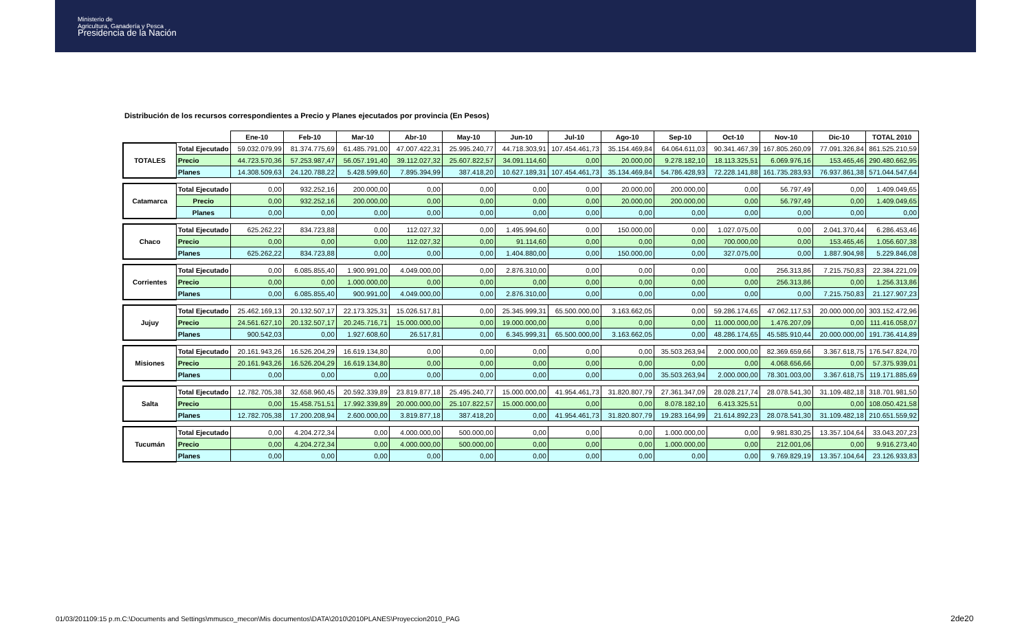Ministerio de
Agricultura, Ganadería y Pesca
Presidencia de la Nación
Distribución de los recursos correspondientes a Precio y Planes ejecutados por provincia (En Pesos)
| | | Ene-10 | Feb-10 | Mar-10 | Abr-10 | May-10 | Jun-10 | Jul-10 | Ago-10 | Sep-10 | Oct-10 | Nov-10 | Dic-10 | TOTAL 2010 |
| TOTALES | Total Ejecutado | 59.032.079,99 | 81.374.775,69 | 61.485.791,00 | 47.007.422,31 | 25.995.240,77 | 44.718.303,91 | 107.454.461,73 | 35.154.469,84 | 64.064.611,03 | 90.341.467,39 | 167.805.260,09 | 77.091.326,84 | 861.525.210,59 |
| | Precio | 44.723.570,36 | 57.253.987,47 | 56.057.191,40 | 39.112.027,32 | 25.607.822,57 | 34.091.114,60 | 0,00 | 20.000,00 | 9.278.182,10 | 18.113.325,51 | 6.069.976,16 | 153.465,46 | 290.480.662,95 |
| | Planes | 14.308.509,63 | 24.120.788,22 | 5.428.599,60 | 7.895.394,99 | 387.418,20 | 10.627.189,31 | 107.454.461,73 | 35.134.469,84 | 54.786.428,93 | 72.228.141,88 | 161.735.283,93 | 76.937.861,38 | 571.044.547,64 |
| Catamarca | Total Ejecutado | 0,00 | 932.252,16 | 200.000,00 | 0,00 | 0,00 | 0,00 | 0,00 | 20.000,00 | 200.000,00 | 0,00 | 56.797,49 | 0,00 | 1.409.049,65 |
| | Precio | 0,00 | 932.252,16 | 200.000,00 | 0,00 | 0,00 | 0,00 | 0,00 | 20.000,00 | 200.000,00 | 0,00 | 56.797,49 | 0,00 | 1.409.049,65 |
| | Planes | 0,00 | 0,00 | 0,00 | 0,00 | 0,00 | 0,00 | 0,00 | 0,00 | 0,00 | 0,00 | 0,00 | 0,00 | 0,00 |
| Chaco | Total Ejecutado | 625.262,22 | 834.723,88 | 0,00 | 112.027,32 | 0,00 | 1.495.994,60 | 0,00 | 150.000,00 | 0,00 | 1.027.075,00 | 0,00 | 2.041.370,44 | 6.286.453,46 |
| | Precio | 0,00 | 0,00 | 0,00 | 112.027,32 | 0,00 | 91.114,60 | 0,00 | 0,00 | 0,00 | 700.000,00 | 0,00 | 153.465,46 | 1.056.607,38 |
| | Planes | 625.262,22 | 834.723,88 | 0,00 | 0,00 | 0,00 | 1.404.880,00 | 0,00 | 150.000,00 | 0,00 | 327.075,00 | 0,00 | 1.887.904,98 | 5.229.846,08 |
| Corrientes | Total Ejecutado | 0,00 | 6.085.855,40 | 1.900.991,00 | 4.049.000,00 | 0,00 | 2.876.310,00 | 0,00 | 0,00 | 0,00 | 0,00 | 256.313,86 | 7.215.750,83 | 22.384.221,09 |
| | Precio | 0,00 | 0,00 | 1.000.000,00 | 0,00 | 0,00 | 0,00 | 0,00 | 0,00 | 0,00 | 0,00 | 256.313,86 | 0,00 | 1.256.313,86 |
| | Planes | 0,00 | 6.085.855,40 | 900.991,00 | 4.049.000,00 | 0,00 | 2.876.310,00 | 0,00 | 0,00 | 0,00 | 0,00 | 0,00 | 7.215.750,83 | 21.127.907,23 |
| Jujuy | Total Ejecutado | 25.462.169,13 | 20.132.507,17 | 22.173.325,31 | 15.026.517,81 | 0,00 | 25.345.999,31 | 65.500.000,00 | 3.163.662,05 | 0,00 | 59.286.174,65 | 47.062.117,53 | 20.000.000,00 | 303.152.472,96 |
| | Precio | 24.561.627,10 | 20.132.507,17 | 20.245.716,71 | 15.000.000,00 | 0,00 | 19.000.000,00 | 0,00 | 0,00 | 0,00 | 11.000.000,00 | 1.476.207,09 | 0,00 | 111.416.058,07 |
| | Planes | 900.542,03 | 0,00 | 1.927.608,60 | 26.517,81 | 0,00 | 6.345.999,31 | 65.500.000,00 | 3.163.662,05 | 0,00 | 48.286.174,65 | 45.585.910,44 | 20.000.000,00 | 191.736.414,89 |
| Misiones | Total Ejecutado | 20.161.943,26 | 16.526.204,29 | 16.619.134,80 | 0,00 | 0,00 | 0,00 | 0,00 | 0,00 | 35.503.263,94 | 2.000.000,00 | 82.369.659,66 | 3.367.618,75 | 176.547.824,70 |
| | Precio | 20.161.943,26 | 16.526.204,29 | 16.619.134,80 | 0,00 | 0,00 | 0,00 | 0,00 | 0,00 | 0,00 | 0,00 | 4.068.656,66 | 0,00 | 57.375.939,01 |
| | Planes | 0,00 | 0,00 | 0,00 | 0,00 | 0,00 | 0,00 | 0,00 | 0,00 | 35.503.263,94 | 2.000.000,00 | 78.301.003,00 | 3.367.618,75 | 119.171.885,69 |
| Salta | Total Ejecutado | 12.782.705,38 | 32.658.960,45 | 20.592.339,89 | 23.819.877,18 | 25.495.240,77 | 15.000.000,00 | 41.954.461,73 | 31.820.807,79 | 27.361.347,09 | 28.028.217,74 | 28.078.541,30 | 31.109.482,18 | 318.701.981,50 |
| | Precio | 0,00 | 15.458.751,51 | 17.992.339,89 | 20.000.000,00 | 25.107.822,57 | 15.000.000,00 | 0,00 | 0,00 | 8.078.182,10 | 6.413.325,51 | 0,00 | 0,00 | 108.050.421,58 |
| | Planes | 12.782.705,38 | 17.200.208,94 | 2.600.000,00 | 3.819.877,18 | 387.418,20 | 0,00 | 41.954.461,73 | 31.820.807,79 | 19.283.164,99 | 21.614.892,23 | 28.078.541,30 | 31.109.482,18 | 210.651.559,92 |
| Tucumán | Total Ejecutado | 0,00 | 4.204.272,34 | 0,00 | 4.000.000,00 | 500.000,00 | 0,00 | 0,00 | 0,00 | 1.000.000,00 | 0,00 | 9.981.830,25 | 13.357.104,64 | 33.043.207,23 |
| | Precio | 0,00 | 4.204.272,34 | 0,00 | 4.000.000,00 | 500.000,00 | 0,00 | 0,00 | 0,00 | 1.000.000,00 | 0,00 | 212.001,06 | 0,00 | 9.916.273,40 |
| | Planes | 0,00 | 0,00 | 0,00 | 0,00 | 0,00 | 0,00 | 0,00 | 0,00 | 0,00 | 0,00 | 9.769.829,19 | 13.357.104,64 | 23.126.933,83 |
01/03/201109:15 p.m.C:\Documents and Settings\mmusco_mecon\Mis documentos\DATA\2010\2010PLANES\Proyeccion2010_PAG
2de20